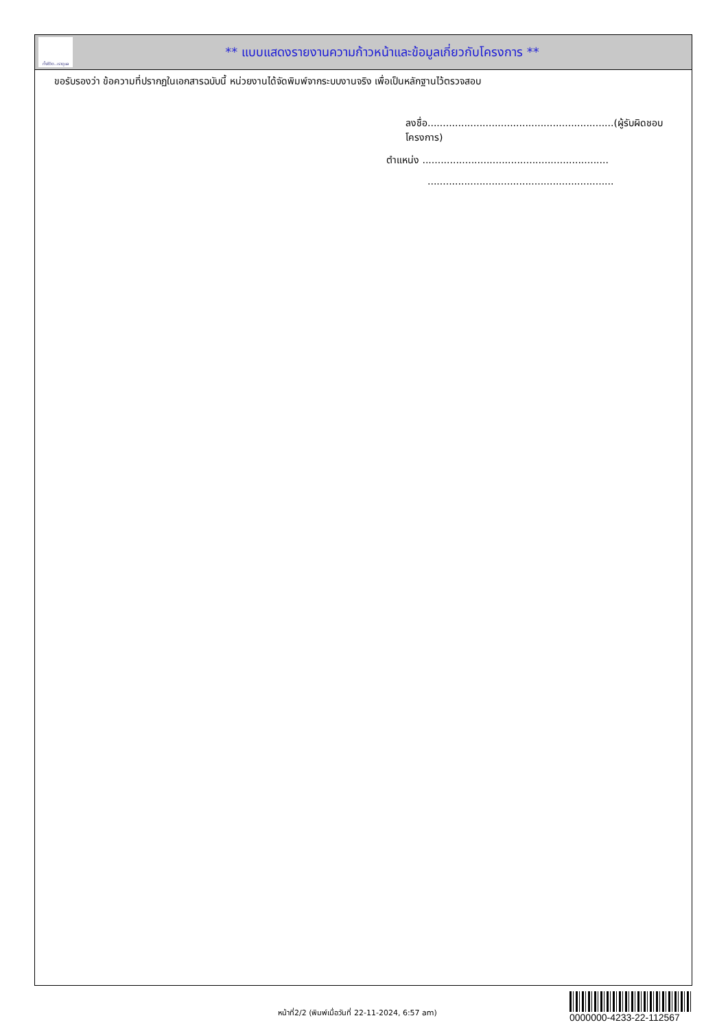ทั้งชีวิต..เราดูแล
** แบบแสดงรายงานความก้าวหน้าและข้อมูลเกี่ยวกับโครงการ **
ขอรับรองว่า ข้อความที่ปรากฏในเอกสารฉบับนี้ หน่วยงานได้จัดพิมพ์จากระบบงานจริง เพื่อเป็นหลักฐานไว้ตรวจสอบ
ลงชื่อ.............................................................(ผู้รับผิดชอบโครงการ)
ตำแหน่ง .............................................................
.............................................................
หน้าที่2/2 (พิมพ์เมื่อวันที่ 22-11-2024, 6:57 am)
0000000-4233-22-112567